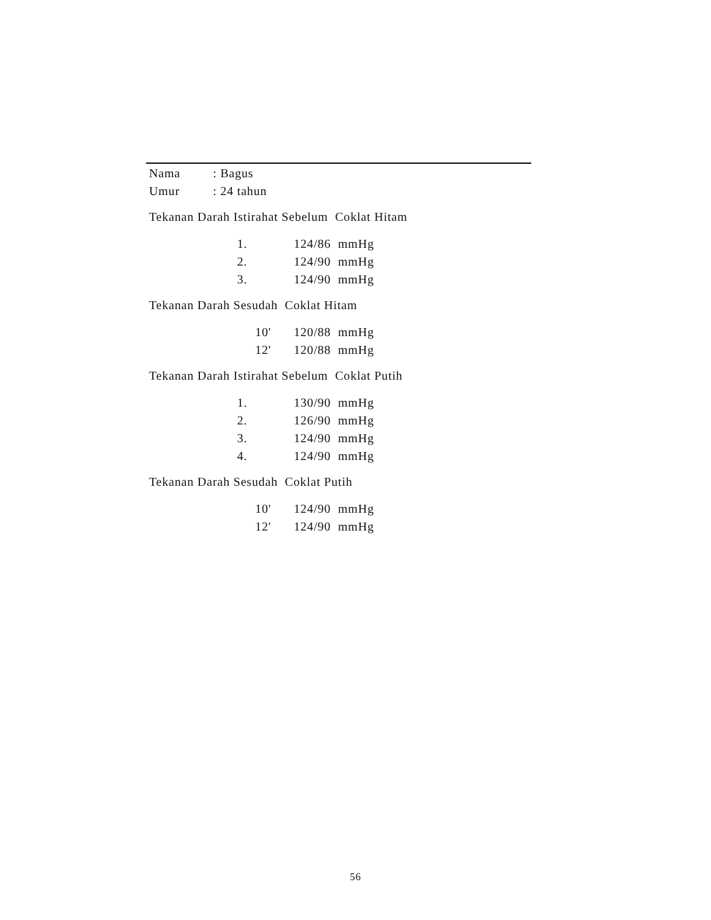| Nama | : Bagus |
| Umur | : 24 tahun |
Tekanan Darah Istirahat Sebelum Coklat Hitam
| 1. | 124/86 mmHg |
| 2. | 124/90 mmHg |
| 3. | 124/90 mmHg |
Tekanan Darah Sesudah Coklat Hitam
| 10' | 120/88 mmHg |
| 12' | 120/88 mmHg |
Tekanan Darah Istirahat Sebelum Coklat Putih
| 1. | 130/90 mmHg |
| 2. | 126/90 mmHg |
| 3. | 124/90 mmHg |
| 4. | 124/90 mmHg |
Tekanan Darah Sesudah Coklat Putih
| 10' | 124/90 mmHg |
| 12' | 124/90 mmHg |
56